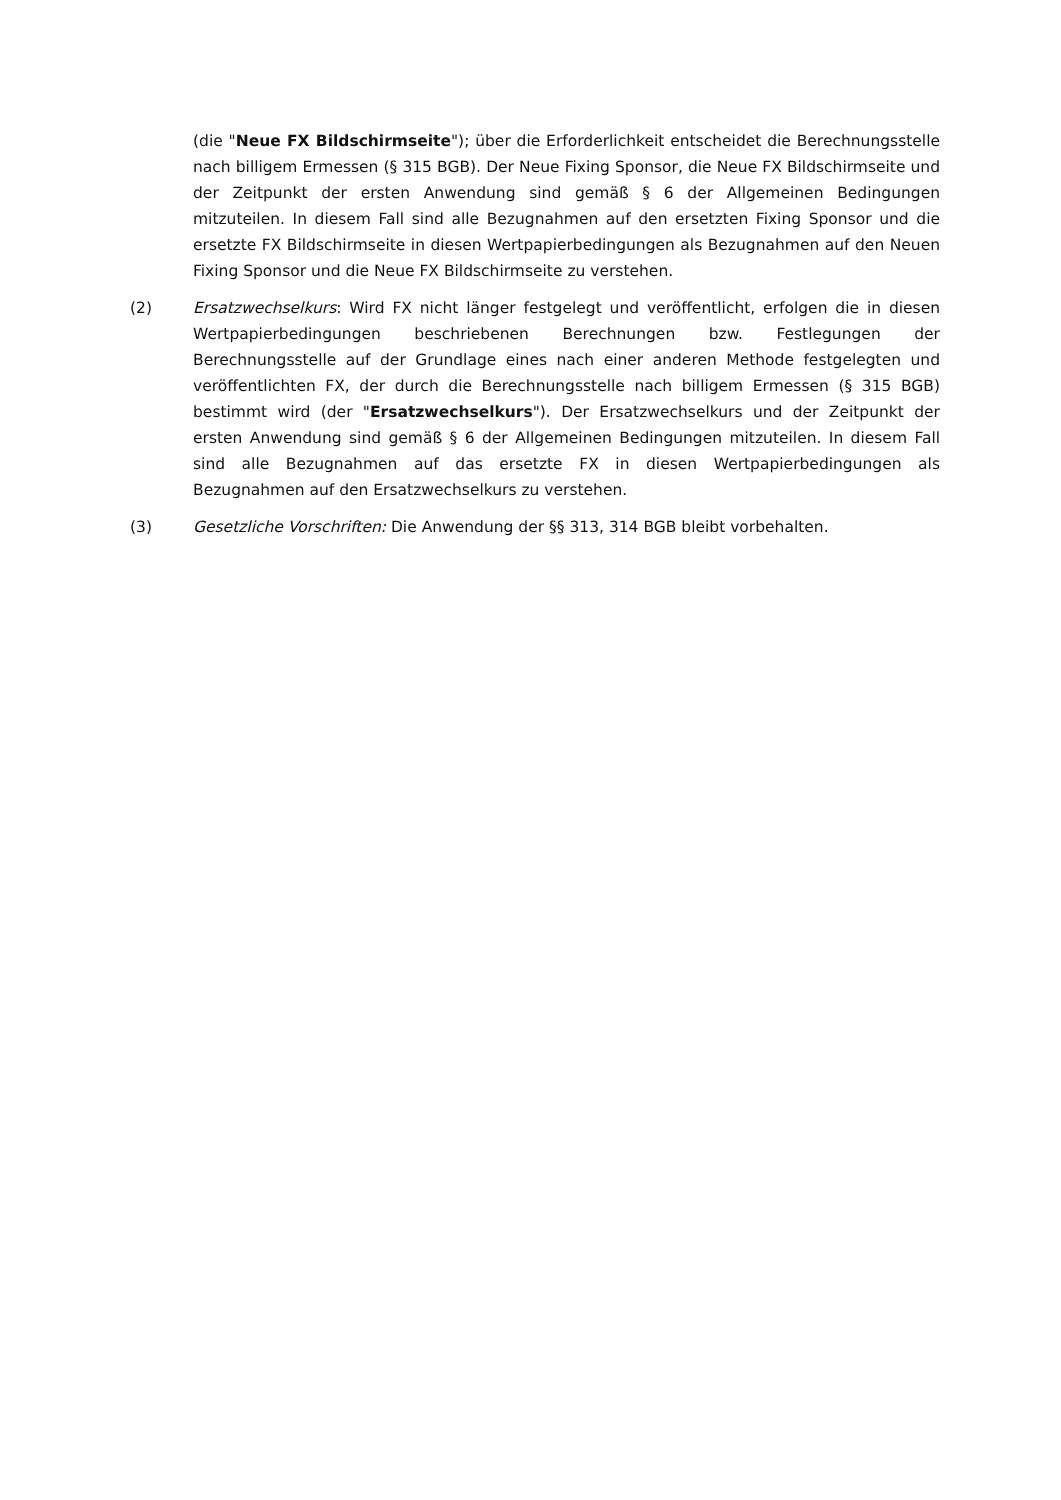(die "Neue FX Bildschirmseite"); über die Erforderlichkeit entscheidet die Berechnungsstelle nach billigem Ermessen (§ 315 BGB). Der Neue Fixing Sponsor, die Neue FX Bildschirmseite und der Zeitpunkt der ersten Anwendung sind gemäß § 6 der Allgemeinen Bedingungen mitzuteilen. In diesem Fall sind alle Bezugnahmen auf den ersetzten Fixing Sponsor und die ersetzte FX Bildschirmseite in diesen Wertpapierbedingungen als Bezugnahmen auf den Neuen Fixing Sponsor und die Neue FX Bildschirmseite zu verstehen.
(2) Ersatzwechselkurs: Wird FX nicht länger festgelegt und veröffentlicht, erfolgen die in diesen Wertpapierbedingungen beschriebenen Berechnungen bzw. Festlegungen der Berechnungsstelle auf der Grundlage eines nach einer anderen Methode festgelegten und veröffentlichten FX, der durch die Berechnungsstelle nach billigem Ermessen (§ 315 BGB) bestimmt wird (der "Ersatzwechselkurs"). Der Ersatzwechselkurs und der Zeitpunkt der ersten Anwendung sind gemäß § 6 der Allgemeinen Bedingungen mitzuteilen. In diesem Fall sind alle Bezugnahmen auf das ersetzte FX in diesen Wertpapierbedingungen als Bezugnahmen auf den Ersatzwechselkurs zu verstehen.
(3) Gesetzliche Vorschriften: Die Anwendung der §§ 313, 314 BGB bleibt vorbehalten.